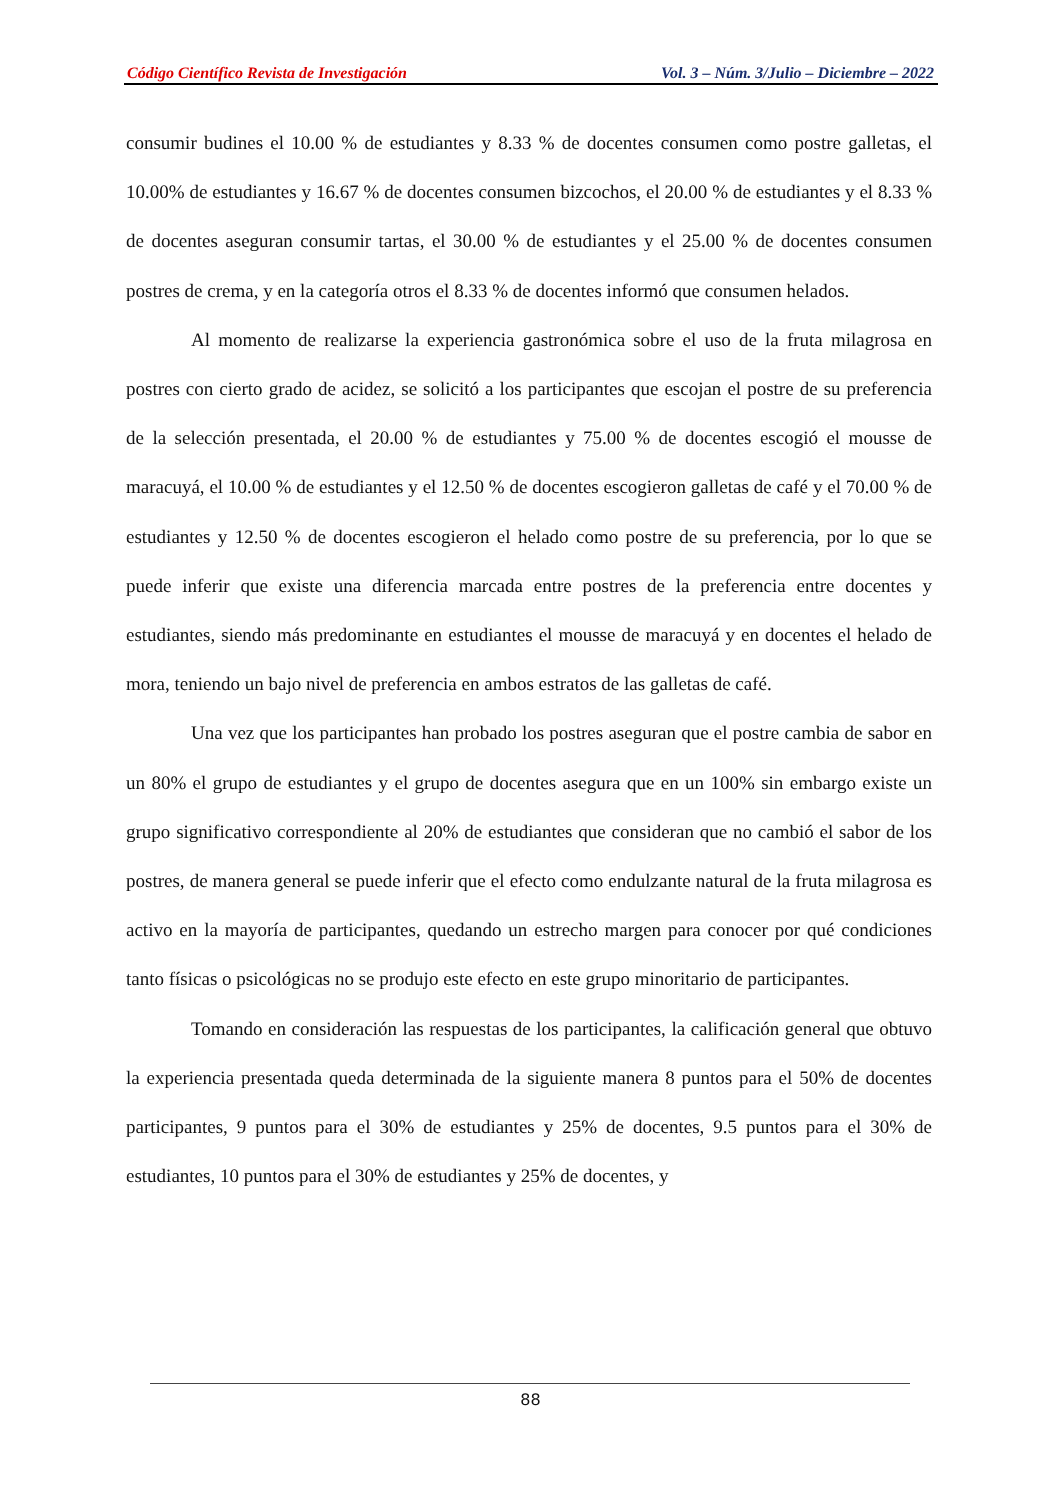Código Científico Revista de Investigación Vol. 3 – Núm. 3/Julio – Diciembre – 2022
consumir budines el 10.00 % de estudiantes y 8.33 % de docentes consumen como postre galletas, el 10.00% de estudiantes y 16.67 % de docentes consumen bizcochos, el 20.00 % de estudiantes y el 8.33 % de docentes aseguran consumir tartas, el 30.00 % de estudiantes y el 25.00 % de docentes consumen postres de crema, y en la categoría otros el 8.33 % de docentes informó que consumen helados.
Al momento de realizarse la experiencia gastronómica sobre el uso de la fruta milagrosa en postres con cierto grado de acidez, se solicitó a los participantes que escojan el postre de su preferencia de la selección presentada, el 20.00 % de estudiantes y 75.00 % de docentes escogió el mousse de maracuyá, el 10.00 % de estudiantes y el 12.50 % de docentes escogieron galletas de café y el 70.00 % de estudiantes y 12.50 % de docentes escogieron el helado como postre de su preferencia, por lo que se puede inferir que existe una diferencia marcada entre postres de la preferencia entre docentes y estudiantes, siendo más predominante en estudiantes el mousse de maracuyá y en docentes el helado de mora, teniendo un bajo nivel de preferencia en ambos estratos de las galletas de café.
Una vez que los participantes han probado los postres aseguran que el postre cambia de sabor en un 80% el grupo de estudiantes y el grupo de docentes asegura que en un 100% sin embargo existe un grupo significativo correspondiente al 20% de estudiantes que consideran que no cambió el sabor de los postres, de manera general se puede inferir que el efecto como endulzante natural de la fruta milagrosa es activo en la mayoría de participantes, quedando un estrecho margen para conocer por qué condiciones tanto físicas o psicológicas no se produjo este efecto en este grupo minoritario de participantes.
Tomando en consideración las respuestas de los participantes, la calificación general que obtuvo la experiencia presentada queda determinada de la siguiente manera 8 puntos para el 50% de docentes participantes, 9 puntos para el 30% de estudiantes y 25% de docentes, 9.5 puntos para el 30% de estudiantes, 10 puntos para el 30% de estudiantes y 25% de docentes, y
88